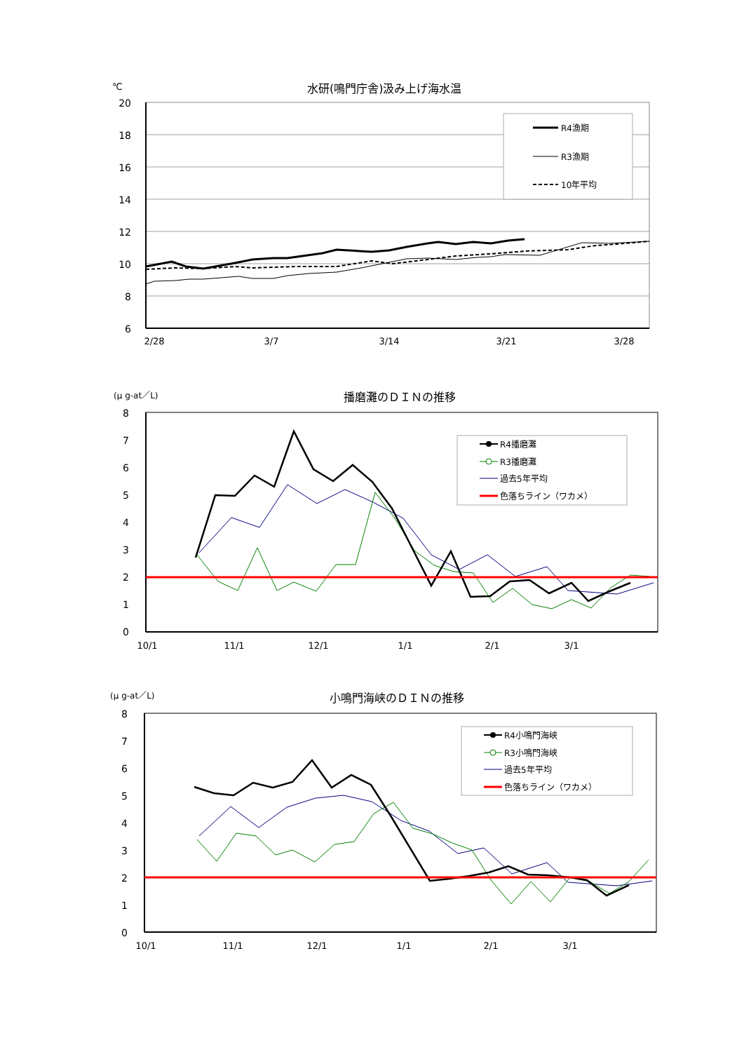℃
水研(鳴門庁舎)汲み上げ海水温
20
18
16
14
12
10
8
6
2/28
3/7
3/14
3/21
3/28
R4漁期
R3漁期
10年平均
(μ g-at／L)
播磨灘のＤＩＮの推移
8
7
6
5
4
3
2
1
0
10/1
11/1
12/1
1/1
2/1
3/1
R4播磨灘
R3播磨灘
過去5年平均
色落ちライン（ワカメ）
(μ g-at／L)
小鳴門海峡のＤＩＮの推移
8
7
6
5
4
3
2
1
0
10/1
11/1
12/1
1/1
2/1
3/1
R4小鳴門海峡
R3小鳴門海峡
過去5年平均
色落ちライン（ワカメ）